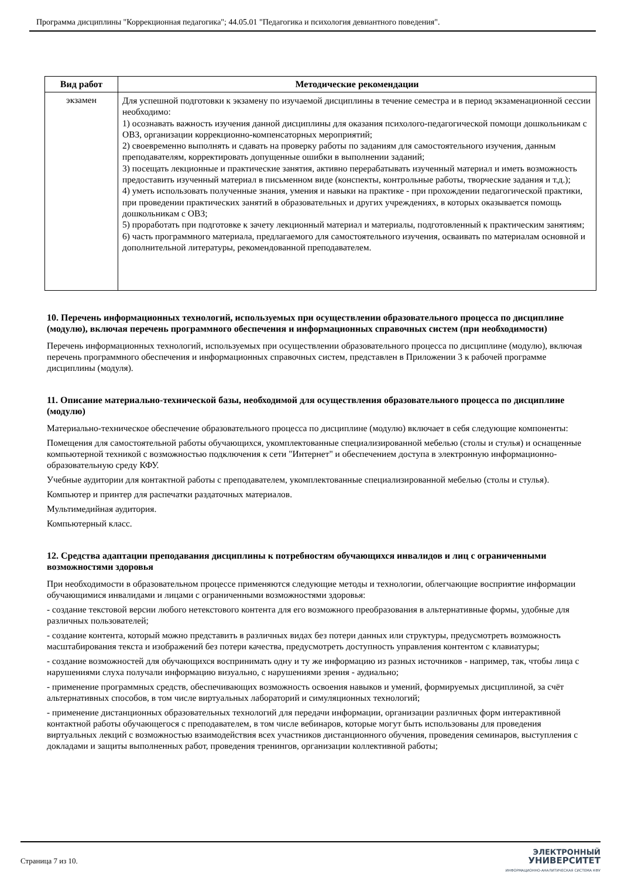Программа дисциплины "Коррекционная педагогика"; 44.05.01 "Педагогика и психология девиантного поведения".
| Вид работ | Методические рекомендации |
| --- | --- |
| экзамен | Для успешной подготовки к экзамену по изучаемой дисциплины в течение семестра и в период экзаменационной сессии необходимо: 1) осознавать важность изучения данной дисциплины для оказания психолого-педагогической помощи дошкольникам с ОВЗ, организации коррекционно-компенсаторных мероприятий; 2) своевременно выполнять и сдавать на проверку работы по заданиям для самостоятельного изучения, данным преподавателям, корректировать допущенные ошибки в выполнении заданий; 3) посещать лекционные и практические занятия, активно перерабатывать изученный материал и иметь возможность предоставить изученный материал в письменном виде (конспекты, контрольные работы, творческие задания и т.д.); 4) уметь использовать полученные знания, умения и навыки на практике - при прохождении педагогической практики, при проведении практических занятий в образовательных и других учреждениях, в которых оказывается помощь дошкольникам с ОВЗ; 5) проработать при подготовке к зачету лекционный материал и материалы, подготовленный к практическим занятиям; 6) часть программного материала, предлагаемого для самостоятельного изучения, осваивать по материалам основной и дополнительной литературы, рекомендованной преподавателем. |
10. Перечень информационных технологий, используемых при осуществлении образовательного процесса по дисциплине (модулю), включая перечень программного обеспечения и информационных справочных систем (при необходимости)
Перечень информационных технологий, используемых при осуществлении образовательного процесса по дисциплине (модулю), включая перечень программного обеспечения и информационных справочных систем, представлен в Приложении 3 к рабочей программе дисциплины (модуля).
11. Описание материально-технической базы, необходимой для осуществления образовательного процесса по дисциплине (модулю)
Материально-техническое обеспечение образовательного процесса по дисциплине (модулю) включает в себя следующие компоненты:
Помещения для самостоятельной работы обучающихся, укомплектованные специализированной мебелью (столы и стулья) и оснащенные компьютерной техникой с возможностью подключения к сети "Интернет" и обеспечением доступа в электронную информационно-образовательную среду КФУ.
Учебные аудитории для контактной работы с преподавателем, укомплектованные специализированной мебелью (столы и стулья).
Компьютер и принтер для распечатки раздаточных материалов.
Мультимедийная аудитория.
Компьютерный класс.
12. Средства адаптации преподавания дисциплины к потребностям обучающихся инвалидов и лиц с ограниченными возможностями здоровья
При необходимости в образовательном процессе применяются следующие методы и технологии, облегчающие восприятие информации обучающимися инвалидами и лицами с ограниченными возможностями здоровья:
- создание текстовой версии любого нетекстового контента для его возможного преобразования в альтернативные формы, удобные для различных пользователей;
- создание контента, который можно представить в различных видах без потери данных или структуры, предусмотреть возможность масштабирования текста и изображений без потери качества, предусмотреть доступность управления контентом с клавиатуры;
- создание возможностей для обучающихся воспринимать одну и ту же информацию из разных источников - например, так, чтобы лица с нарушениями слуха получали информацию визуально, с нарушениями зрения - аудиально;
- применение программных средств, обеспечивающих возможность освоения навыков и умений, формируемых дисциплиной, за счёт альтернативных способов, в том числе виртуальных лабораторий и симуляционных технологий;
- применение дистанционных образовательных технологий для передачи информации, организации различных форм интерактивной контактной работы обучающегося с преподавателем, в том числе вебинаров, которые могут быть использованы для проведения виртуальных лекций с возможностью взаимодействия всех участников дистанционного обучения, проведения семинаров, выступления с докладами и защиты выполненных работ, проведения тренингов, организации коллективной работы;
Страница 7 из 10.
ЭЛЕКТРОННЫЙ
УНИВЕРСИТЕТ
ИНФОРМАЦИОННО-АНАЛИТИЧЕСКАЯ СИСТЕМА КФУ